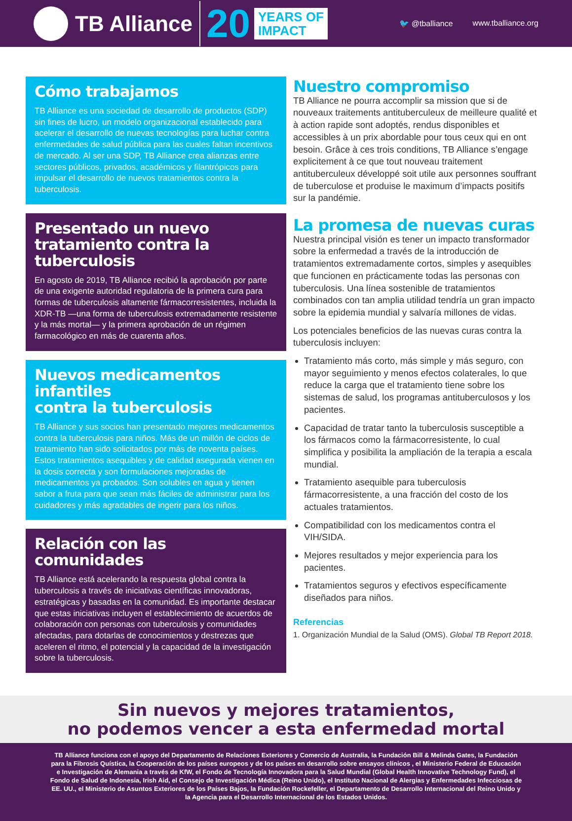TB Alliance
20
YEARS OF
IMPACT
🐦 @tballiance www.tballiance.org
Cómo trabajamos
TB Alliance es una sociedad de desarrollo de productos (SDP) sin fines de lucro, un modelo organizacional establecido para acelerar el desarrollo de nuevas tecnologías para luchar contra enfermedades de salud pública para las cuales faltan incentivos de mercado. Al ser una SDP, TB Alliance crea alianzas entre sectores públicos, privados, académicos y filantrópicos para impulsar el desarrollo de nuevos tratamientos contra la tuberculosis.
Presentado un nuevo
tratamiento contra la tuberculosis
En agosto de 2019, TB Alliance recibió la aprobación por parte de una exigente autoridad regulatoria de la primera cura para formas de tuberculosis altamente fármacorresistentes, incluida la XDR-TB —una forma de tuberculosis extremadamente resistente y la más mortal— y la primera aprobación de un régimen farmacológico en más de cuarenta años.
Nuevos medicamentos infantiles
contra la tuberculosis
TB Alliance y sus socios han presentado mejores medicamentos contra la tuberculosis para niños. Más de un millón de ciclos de tratamiento han sido solicitados por más de noventa países. Estos tratamientos asequibles y de calidad asegurada vienen en la dosis correcta y son formulaciones mejoradas de medicamentos ya probados. Son solubles en agua y tienen sabor a fruta para que sean más fáciles de administrar para los cuidadores y más agradables de ingerir para los niños.
Relación con las comunidades
TB Alliance está acelerando la respuesta global contra la tuberculosis a través de iniciativas científicas innovadoras, estratégicas y basadas en la comunidad. Es importante destacar que estas iniciativas incluyen el establecimiento de acuerdos de colaboración con personas con tuberculosis y comunidades afectadas, para dotarlas de conocimientos y destrezas que aceleren el ritmo, el potencial y la capacidad de la investigación sobre la tuberculosis.
Nuestro compromiso
TB Alliance ne pourra accomplir sa mission que si de nouveaux traitements antituberculeux de meilleure qualité et à action rapide sont adoptés, rendus disponibles et accessibles à un prix abordable pour tous ceux qui en ont besoin. Grâce à ces trois conditions, TB Alliance s’engage explicitement à ce que tout nouveau traitement antituberculeux développé soit utile aux personnes souffrant de tuberculose et produise le maximum d’impacts positifs sur la pandémie.
La promesa de nuevas curas
Nuestra principal visión es tener un impacto transformador sobre la enfermedad a través de la introducción de tratamientos extremadamente cortos, simples y asequibles que funcionen en prácticamente todas las personas con tuberculosis. Una línea sostenible de tratamientos combinados con tan amplia utilidad tendría un gran impacto sobre la epidemia mundial y salvaría millones de vidas.
Los potenciales beneficios de las nuevas curas contra la tuberculosis incluyen:
Tratamiento más corto, más simple y más seguro, con mayor seguimiento y menos efectos colaterales, lo que reduce la carga que el tratamiento tiene sobre los sistemas de salud, los programas antituberculosos y los pacientes.
Capacidad de tratar tanto la tuberculosis susceptible a los fármacos como la fármacorresistente, lo cual simplifica y posibilita la ampliación de la terapia a escala mundial.
Tratamiento asequible para tuberculosis fármacorresistente, a una fracción del costo de los actuales tratamientos.
Compatibilidad con los medicamentos contra el VIH/SIDA.
Mejores resultados y mejor experiencia para los pacientes.
Tratamientos seguros y efectivos específicamente diseñados para niños.
Referencias
1. Organización Mundial de la Salud (OMS). Global TB Report 2018.
Sin nuevos y mejores tratamientos,
no podemos vencer a esta enfermedad mortal
TB Alliance funciona con el apoyo del Departamento de Relaciones Exteriores y Comercio de Australia, la Fundación Bill & Melinda Gates, la Fundación para la Fibrosis Quística, la Cooperación de los países europeos y de los países en desarrollo sobre ensayos clínicos , el Ministerio Federal de Educación e Investigación de Alemania a través de KfW, el Fondo de Tecnología Innovadora para la Salud Mundial (Global Health Innovative Technology Fund), el Fondo de Salud de Indonesia, Irish Aid, el Consejo de Investigación Médica (Reino Unido), el Instituto Nacional de Alergias y Enfermedades Infecciosas de EE. UU., el Ministerio de Asuntos Exteriores de los Países Bajos, la Fundación Rockefeller, el Departamento de Desarrollo Internacional del Reino Unido y la Agencia para el Desarrollo Internacional de los Estados Unidos.